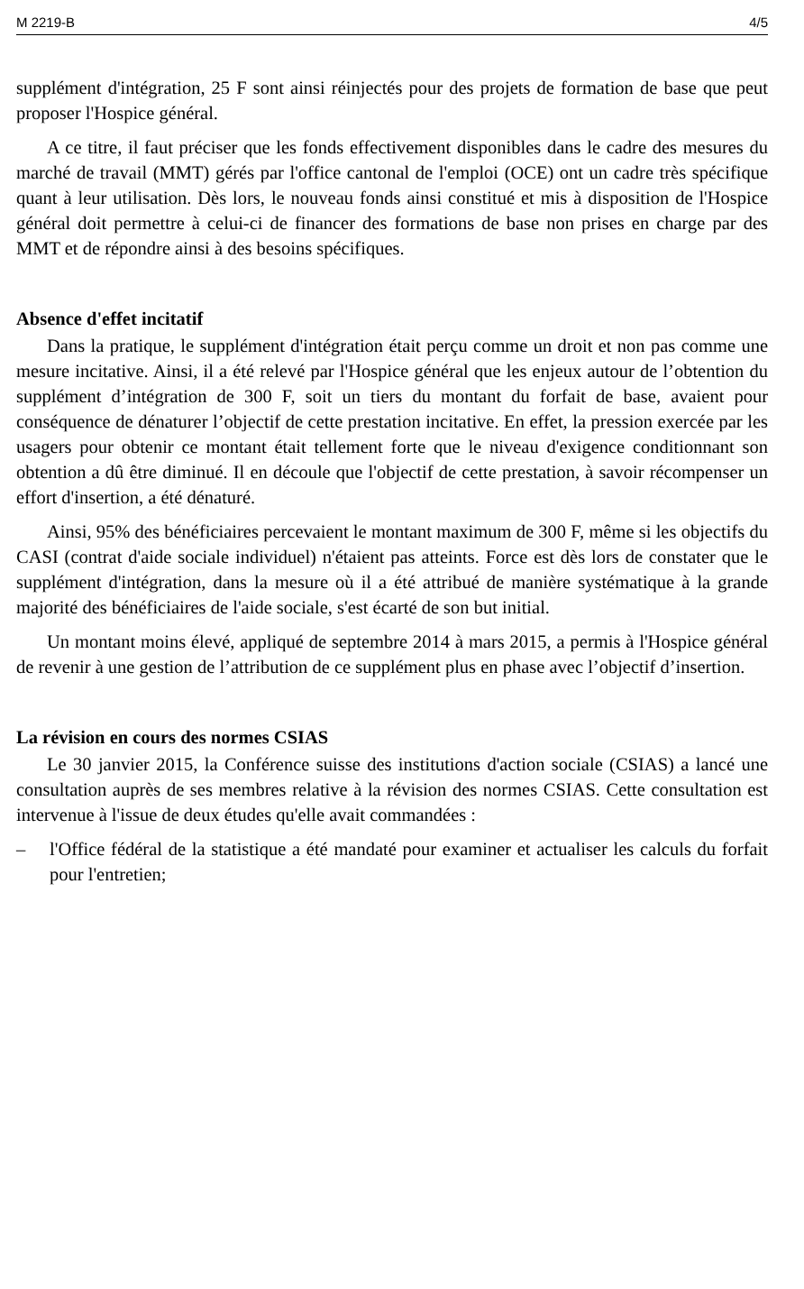M 2219-B 4/5
supplément d'intégration, 25 F sont ainsi réinjectés pour des projets de formation de base que peut proposer l'Hospice général.
A ce titre, il faut préciser que les fonds effectivement disponibles dans le cadre des mesures du marché de travail (MMT) gérés par l'office cantonal de l'emploi (OCE) ont un cadre très spécifique quant à leur utilisation. Dès lors, le nouveau fonds ainsi constitué et mis à disposition de l'Hospice général doit permettre à celui-ci de financer des formations de base non prises en charge par des MMT et de répondre ainsi à des besoins spécifiques.
Absence d'effet incitatif
Dans la pratique, le supplément d'intégration était perçu comme un droit et non pas comme une mesure incitative. Ainsi, il a été relevé par l'Hospice général que les enjeux autour de l’obtention du supplément d’intégration de 300 F, soit un tiers du montant du forfait de base, avaient pour conséquence de dénaturer l’objectif de cette prestation incitative. En effet, la pression exercée par les usagers pour obtenir ce montant était tellement forte que le niveau d'exigence conditionnant son obtention a dû être diminué. Il en découle que l'objectif de cette prestation, à savoir récompenser un effort d'insertion, a été dénaturé.
Ainsi, 95% des bénéficiaires percevaient le montant maximum de 300 F, même si les objectifs du CASI (contrat d'aide sociale individuel) n'étaient pas atteints. Force est dès lors de constater que le supplément d'intégration, dans la mesure où il a été attribué de manière systématique à la grande majorité des bénéficiaires de l'aide sociale, s'est écarté de son but initial.
Un montant moins élevé, appliqué de septembre 2014 à mars 2015, a permis à l'Hospice général de revenir à une gestion de l’attribution de ce supplément plus en phase avec l’objectif d’insertion.
La révision en cours des normes CSIAS
Le 30 janvier 2015, la Conférence suisse des institutions d'action sociale (CSIAS) a lancé une consultation auprès de ses membres relative à la révision des normes CSIAS. Cette consultation est intervenue à l'issue de deux études qu'elle avait commandées :
– l'Office fédéral de la statistique a été mandaté pour examiner et actualiser les calculs du forfait pour l'entretien;